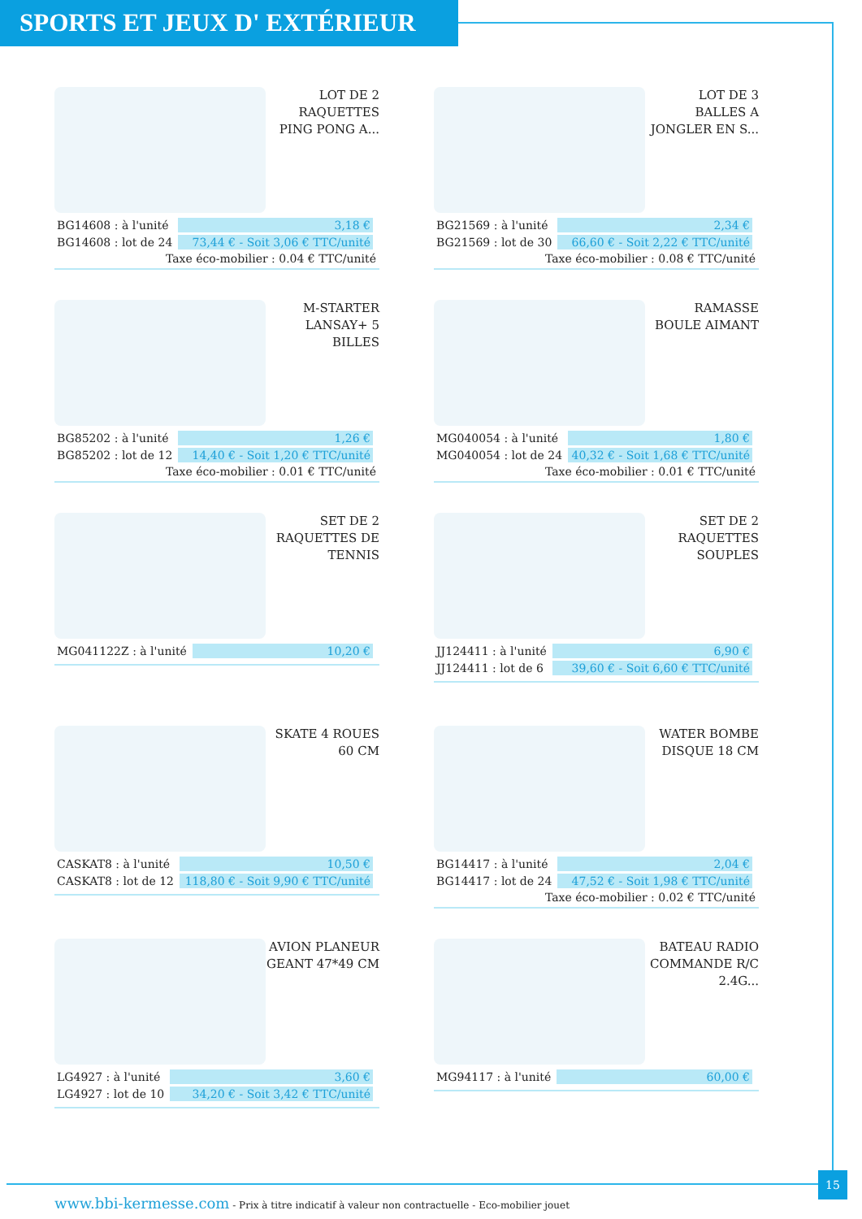SPORTS ET JEUX D' EXTÉRIEUR
LOT DE 2 RAQUETTES PING PONG A...
| BG14608 : à l'unité | 3,18 € |
| BG14608 : lot de 24 | 73,44 € - Soit 3,06 € TTC/unité |
Taxe éco-mobilier : 0.04 € TTC/unité
LOT DE 3 BALLES A JONGLER EN S...
| BG21569 : à l'unité | 2,34 € |
| BG21569 : lot de 30 | 66,60 € - Soit 2,22 € TTC/unité |
Taxe éco-mobilier : 0.08 € TTC/unité
M-STARTER LANSAY+ 5 BILLES
| BG85202 : à l'unité | 1,26 € |
| BG85202 : lot de 12 | 14,40 € - Soit 1,20 € TTC/unité |
Taxe éco-mobilier : 0.01 € TTC/unité
RAMASSE BOULE AIMANT
| MG040054 : à l'unité | 1,80 € |
| MG040054 : lot de 24 | 40,32 € - Soit 1,68 € TTC/unité |
Taxe éco-mobilier : 0.01 € TTC/unité
SET DE 2 RAQUETTES DE TENNIS
| MG041122Z : à l'unité | 10,20 € |
SET DE 2 RAQUETTES SOUPLES
| JJ124411 : à l'unité | 6,90 € |
| JJ124411 : lot de 6 | 39,60 € - Soit 6,60 € TTC/unité |
SKATE 4 ROUES 60 CM
| CASKAT8 : à l'unité | 10,50 € |
| CASKAT8 : lot de 12 | 118,80 € - Soit 9,90 € TTC/unité |
WATER BOMBE DISQUE 18 CM
| BG14417 : à l'unité | 2,04 € |
| BG14417 : lot de 24 | 47,52 € - Soit 1,98 € TTC/unité |
Taxe éco-mobilier : 0.02 € TTC/unité
AVION PLANEUR GEANT 47*49 CM
| LG4927 : à l'unité | 3,60 € |
| LG4927 : lot de 10 | 34,20 € - Soit 3,42 € TTC/unité |
BATEAU RADIO COMMANDE R/C 2.4G...
| MG94117 : à l'unité | 60,00 € |
www.bbi-kermesse.com - Prix à titre indicatif à valeur non contractuelle - Eco-mobilier jouet
15